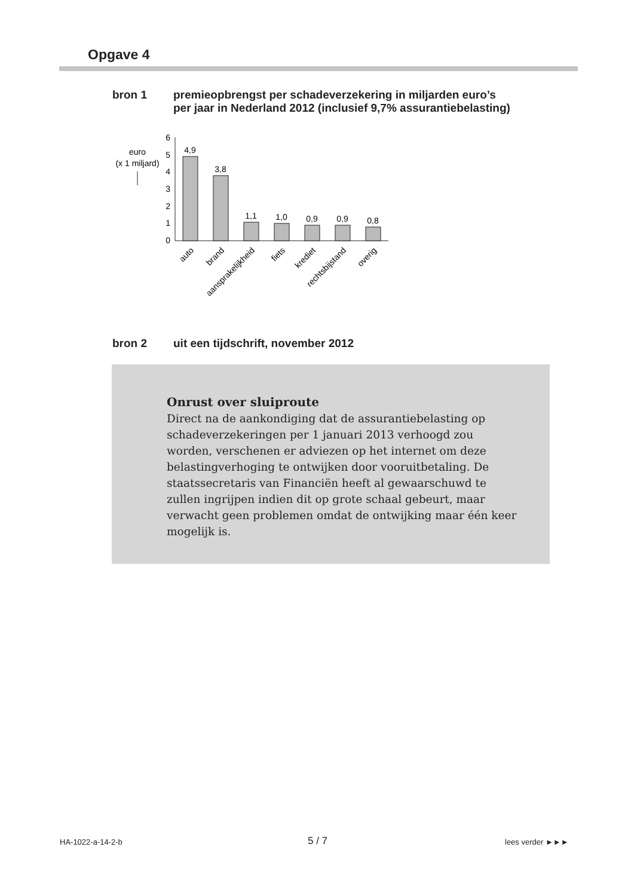Opgave 4
bron 1 premieopbrengst per schadeverzekering in miljarden euro’s
per jaar in Nederland 2012 (inclusief 9,7% assurantiebelasting)
euro
(x 1 miljard)
6
5
4
3
2
1
0
4,9
3,8
1,1
1,0
0,9
0,9
0,8
auto
brand
aansprakelijkheid
fiets
krediet
rechtsbijstand
overig
bron 2 uit een tijdschrift, november 2012
Onrust over sluiproute
Direct na de aankondiging dat de assurantiebelasting op schadeverzekeringen per 1 januari 2013 verhoogd zou worden, verschenen er adviezen op het internet om deze belastingverhoging te ontwijken door vooruitbetaling. De staatssecretaris van Financiën heeft al gewaarschuwd te zullen ingrijpen indien dit op grote schaal gebeurt, maar verwacht geen problemen omdat de ontwijking maar één keer mogelijk is.
HA-1022-a-14-2-b 5 / 7 lees verder ►►►